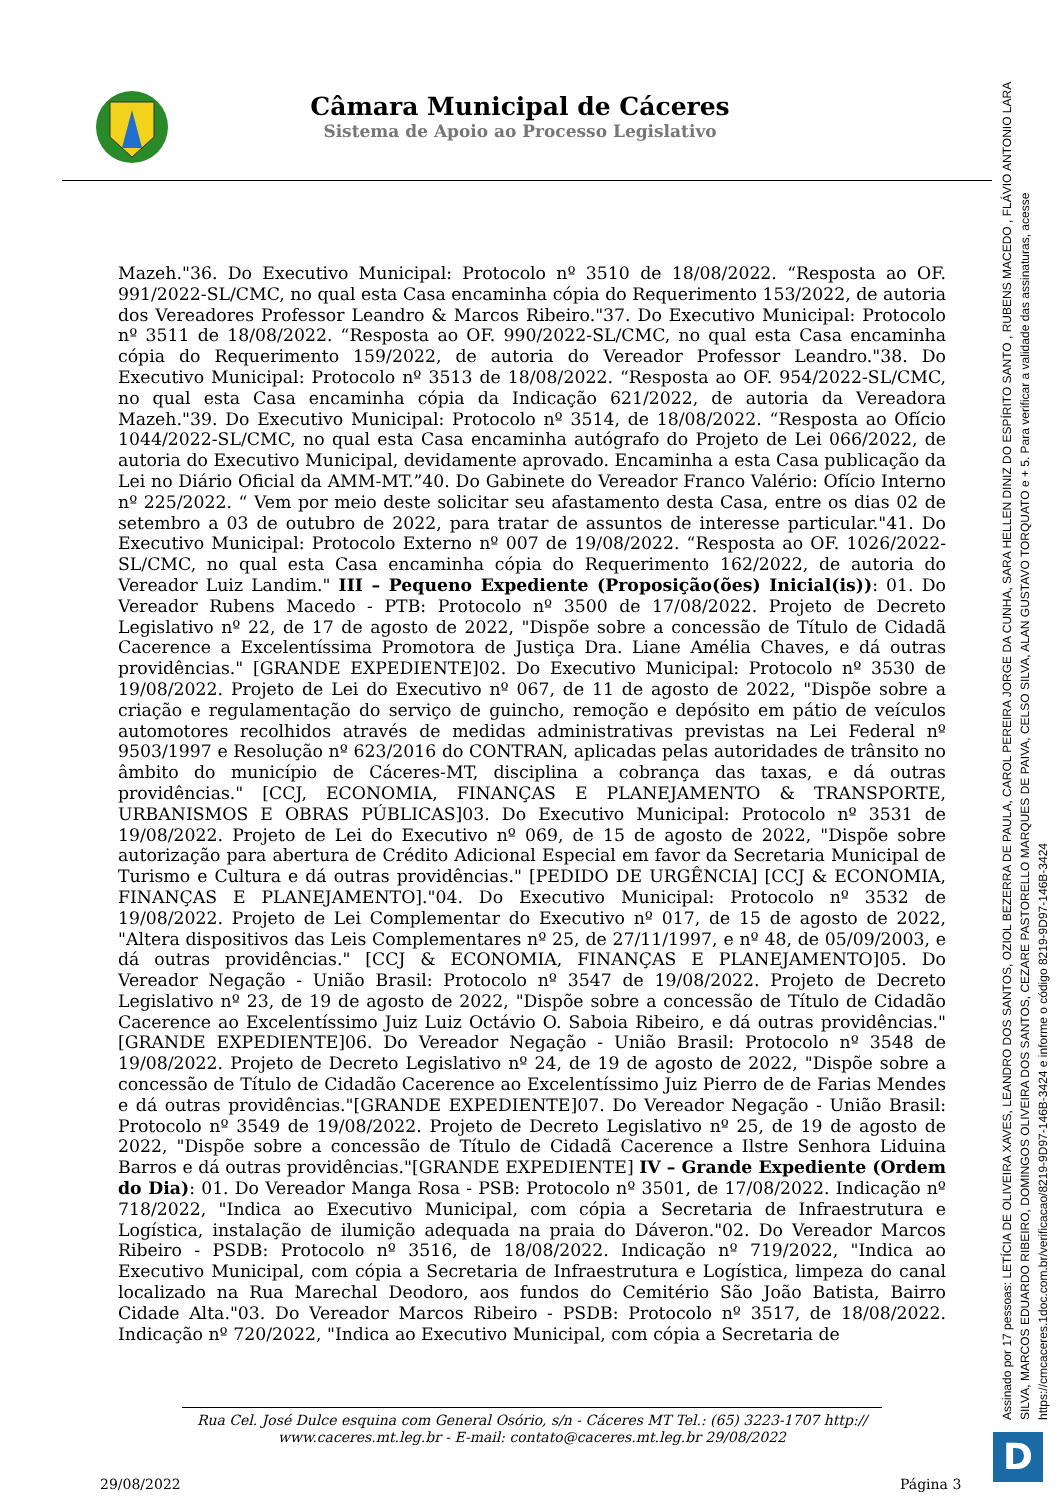Câmara Municipal de Cáceres
Sistema de Apoio ao Processo Legislativo
Mazeh."36. Do Executivo Municipal: Protocolo nº 3510 de 18/08/2022. “Resposta ao OF. 991/2022-SL/CMC, no qual esta Casa encaminha cópia do Requerimento 153/2022, de autoria dos Vereadores Professor Leandro & Marcos Ribeiro."37. Do Executivo Municipal: Protocolo nº 3511 de 18/08/2022. “Resposta ao OF. 990/2022-SL/CMC, no qual esta Casa encaminha cópia do Requerimento 159/2022, de autoria do Vereador Professor Leandro."38. Do Executivo Municipal: Protocolo nº 3513 de 18/08/2022. “Resposta ao OF. 954/2022-SL/CMC, no qual esta Casa encaminha cópia da Indicação 621/2022, de autoria da Vereadora Mazeh."39. Do Executivo Municipal: Protocolo nº 3514, de 18/08/2022. “Resposta ao Ofício 1044/2022-SL/CMC, no qual esta Casa encaminha autógrafo do Projeto de Lei 066/2022, de autoria do Executivo Municipal, devidamente aprovado. Encaminha a esta Casa publicação da Lei no Diário Oficial da AMM-MT.”40. Do Gabinete do Vereador Franco Valério: Ofício Interno nº 225/2022. “ Vem por meio deste solicitar seu afastamento desta Casa, entre os dias 02 de setembro a 03 de outubro de 2022, para tratar de assuntos de interesse particular."41. Do Executivo Municipal: Protocolo Externo nº 007 de 19/08/2022. “Resposta ao OF. 1026/2022-SL/CMC, no qual esta Casa encaminha cópia do Requerimento 162/2022, de autoria do Vereador Luiz Landim." III – Pequeno Expediente (Proposição(ões) Inicial(is)): 01. Do Vereador Rubens Macedo - PTB: Protocolo nº 3500 de 17/08/2022. Projeto de Decreto Legislativo nº 22, de 17 de agosto de 2022, "Dispõe sobre a concessão de Título de Cidadã Cacerence a Excelentíssima Promotora de Justiça Dra. Liane Amélia Chaves, e dá outras providências." [GRANDE EXPEDIENTE]02. Do Executivo Municipal: Protocolo nº 3530 de 19/08/2022. Projeto de Lei do Executivo nº 067, de 11 de agosto de 2022, "Dispõe sobre a criação e regulamentação do serviço de guincho, remoção e depósito em pátio de veículos automotores recolhidos através de medidas administrativas previstas na Lei Federal nº 9503/1997 e Resolução nº 623/2016 do CONTRAN, aplicadas pelas autoridades de trânsito no âmbito do município de Cáceres-MT, disciplina a cobrança das taxas, e dá outras providências." [CCJ, ECONOMIA, FINANÇAS E PLANEJAMENTO & TRANSPORTE, URBANISMOS E OBRAS PÚBLICAS]03. Do Executivo Municipal: Protocolo nº 3531 de 19/08/2022. Projeto de Lei do Executivo nº 069, de 15 de agosto de 2022, "Dispõe sobre autorização para abertura de Crédito Adicional Especial em favor da Secretaria Municipal de Turismo e Cultura e dá outras providências." [PEDIDO DE URGÊNCIA] [CCJ & ECONOMIA, FINANÇAS E PLANEJAMENTO]."04. Do Executivo Municipal: Protocolo nº 3532 de 19/08/2022. Projeto de Lei Complementar do Executivo nº 017, de 15 de agosto de 2022, "Altera dispositivos das Leis Complementares nº 25, de 27/11/1997, e nº 48, de 05/09/2003, e dá outras providências." [CCJ & ECONOMIA, FINANÇAS E PLANEJAMENTO]05. Do Vereador Negação - União Brasil: Protocolo nº 3547 de 19/08/2022. Projeto de Decreto Legislativo nº 23, de 19 de agosto de 2022, "Dispõe sobre a concessão de Título de Cidadão Cacerence ao Excelentíssimo Juiz Luiz Octávio O. Saboia Ribeiro, e dá outras providências." [GRANDE EXPEDIENTE]06. Do Vereador Negação - União Brasil: Protocolo nº 3548 de 19/08/2022. Projeto de Decreto Legislativo nº 24, de 19 de agosto de 2022, "Dispõe sobre a concessão de Título de Cidadão Cacerence ao Excelentíssimo Juiz Pierro de de Farias Mendes e dá outras providências."[GRANDE EXPEDIENTE]07. Do Vereador Negação - União Brasil: Protocolo nº 3549 de 19/08/2022. Projeto de Decreto Legislativo nº 25, de 19 de agosto de 2022, "Dispõe sobre a concessão de Título de Cidadã Cacerence a Ilstre Senhora Liduina Barros e dá outras providências."[GRANDE EXPEDIENTE] IV – Grande Expediente (Ordem do Dia): 01. Do Vereador Manga Rosa - PSB: Protocolo nº 3501, de 17/08/2022. Indicação nº 718/2022, "Indica ao Executivo Municipal, com cópia a Secretaria de Infraestrutura e Logística, instalação de ilumição adequada na praia do Dáveron."02. Do Vereador Marcos Ribeiro - PSDB: Protocolo nº 3516, de 18/08/2022. Indicação nº 719/2022, "Indica ao Executivo Municipal, com cópia a Secretaria de Infraestrutura e Logística, limpeza do canal localizado na Rua Marechal Deodoro, aos fundos do Cemitério São João Batista, Bairro Cidade Alta."03. Do Vereador Marcos Ribeiro - PSDB: Protocolo nº 3517, de 18/08/2022. Indicação nº 720/2022, "Indica ao Executivo Municipal, com cópia a Secretaria de
Rua Cel. José Dulce esquina com General Osório, s/n - Cáceres MT Tel.: (65) 3223-1707 http:// www.caceres.mt.leg.br - E-mail: contato@caceres.mt.leg.br 29/08/2022
29/08/2022 Página 3
Assinado por 17 pessoas: LETÍCIA DE OLIVEIRA XAVES, LEANDRO DOS SANTOS, OZIOL BEZERRA DE PAULA, CAROL PEREIRA JORGE DA CUNHA, SARA HELLEN DINIZ DO ESPÍRITO SANTO , RUBENS MACEDO , FLÁVIO ANTONIO LARA SILVA, MARCOS EDUARDO RIBEIRO, DOMINGOS OLIVEIRA DOS SANTOS, CEZARE PASTORELLO MARQUES DE PAIVA, CELSO SILVA, ALAN GUSTAVO TORQUATO e + 5. Para verificar a validade das assinaturas, acesse https://cmcaceres.1doc.com.br/verificacao/8219-9D97-146B-3424 e informe o código 8219-9D97-146B-3424
D